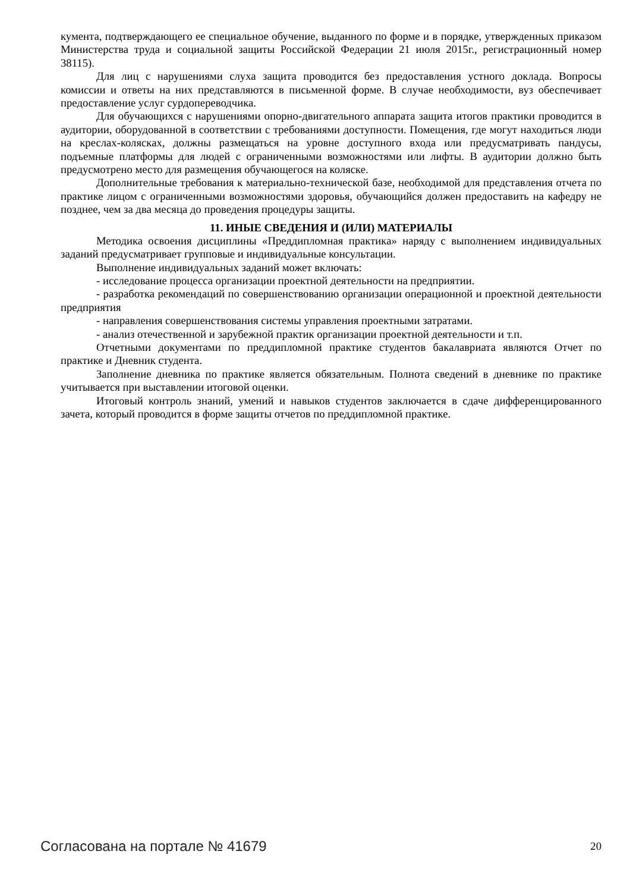кумента, подтверждающего ее специальное обучение, выданного по форме и в порядке, утвержденных приказом Министерства труда и социальной защиты Российской Федерации 21 июля 2015г., регистрационный номер 38115).
Для лиц с нарушениями слуха защита проводится без предоставления устного доклада. Вопросы комиссии и ответы на них представляются в письменной форме. В случае необходимости, вуз обеспечивает предоставление услуг сурдопереводчика.
Для обучающихся с нарушениями опорно-двигательного аппарата защита итогов практики проводится в аудитории, оборудованной в соответствии с требованиями доступности. Помещения, где могут находиться люди на креслах-колясках, должны размещаться на уровне доступного входа или предусматривать пандусы, подъемные платформы для людей с ограниченными возможностями или лифты. В аудитории должно быть предусмотрено место для размещения обучающегося на коляске.
Дополнительные требования к материально-технической базе, необходимой для представления отчета по практике лицом с ограниченными возможностями здоровья, обучающийся должен предоставить на кафедру не позднее, чем за два месяца до проведения процедуры защиты.
11. ИНЫЕ СВЕДЕНИЯ И (ИЛИ) МАТЕРИАЛЫ
Методика освоения дисциплины «Преддипломная практика» наряду с выполнением индивидуальных заданий предусматривает групповые и индивидуальные консультации.
Выполнение индивидуальных заданий может включать:
- исследование процесса организации проектной деятельности на предприятии.
- разработка рекомендаций по совершенствованию организации операционной и проектной деятельности предприятия
- направления совершенствования системы управления проектными затратами.
- анализ отечественной и зарубежной практик организации проектной деятельности и т.п.
Отчетными документами по преддипломной практике студентов бакалавриата являются Отчет по практике и Дневник студента.
Заполнение дневника по практике является обязательным. Полнота сведений в дневнике по практике учитывается при выставлении итоговой оценки.
Итоговый контроль знаний, умений и навыков студентов заключается в сдаче дифференцированного зачета, который проводится в форме защиты отчетов по преддипломной практике.
Согласована на портале № 41679 20